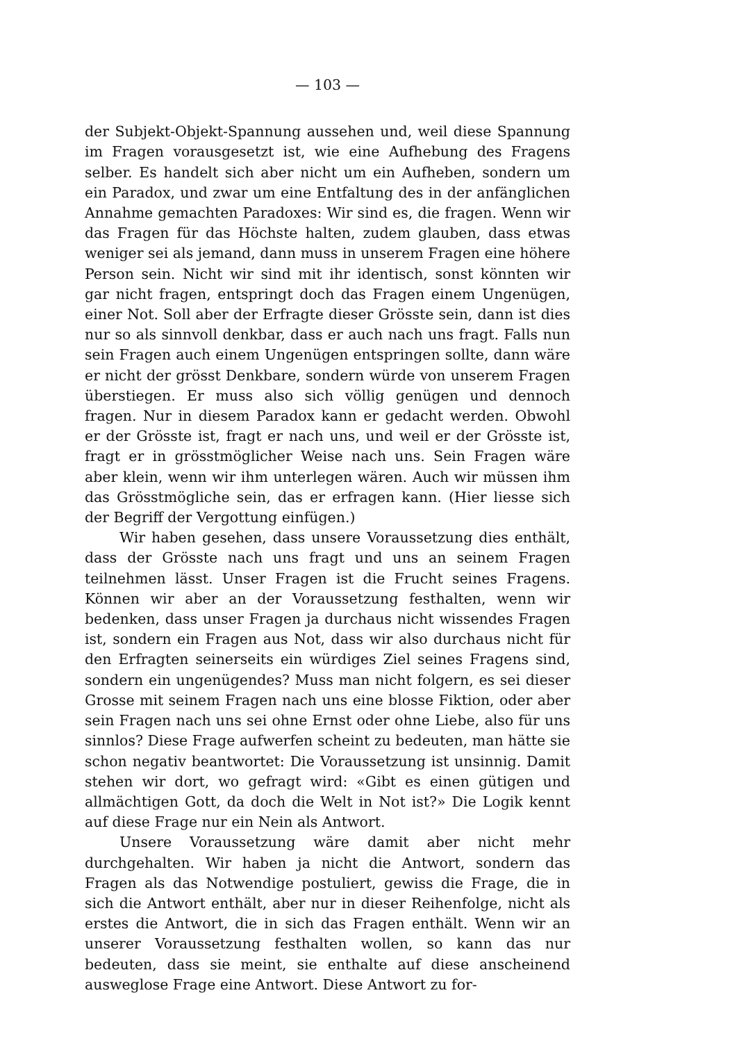— 103 —
der Subjekt-Objekt-Spannung aussehen und, weil diese Spannung im Fragen vorausgesetzt ist, wie eine Aufhebung des Fragens selber. Es handelt sich aber nicht um ein Aufheben, sondern um ein Paradox, und zwar um eine Entfaltung des in der anfänglichen Annahme gemachten Paradoxes: Wir sind es, die fragen. Wenn wir das Fragen für das Höchste halten, zudem glauben, dass etwas weniger sei als jemand, dann muss in unserem Fragen eine höhere Person sein. Nicht wir sind mit ihr identisch, sonst könnten wir gar nicht fragen, entspringt doch das Fragen einem Ungenügen, einer Not. Soll aber der Erfragte dieser Grösste sein, dann ist dies nur so als sinnvoll denkbar, dass er auch nach uns fragt. Falls nun sein Fragen auch einem Ungenügen entspringen sollte, dann wäre er nicht der grösst Denkbare, sondern würde von unserem Fragen überstiegen. Er muss also sich völlig genügen und dennoch fragen. Nur in diesem Paradox kann er gedacht werden. Obwohl er der Grösste ist, fragt er nach uns, und weil er der Grösste ist, fragt er in grösstmöglicher Weise nach uns. Sein Fragen wäre aber klein, wenn wir ihm unterlegen wären. Auch wir müssen ihm das Grösstmögliche sein, das er erfragen kann. (Hier liesse sich der Begriff der Vergottung einfügen.)
Wir haben gesehen, dass unsere Voraussetzung dies enthält, dass der Grösste nach uns fragt und uns an seinem Fragen teilnehmen lässt. Unser Fragen ist die Frucht seines Fragens. Können wir aber an der Voraussetzung festhalten, wenn wir bedenken, dass unser Fragen ja durchaus nicht wissendes Fragen ist, sondern ein Fragen aus Not, dass wir also durchaus nicht für den Erfragten seinerseits ein würdiges Ziel seines Fragens sind, sondern ein ungenügendes? Muss man nicht folgern, es sei dieser Grosse mit seinem Fragen nach uns eine blosse Fiktion, oder aber sein Fragen nach uns sei ohne Ernst oder ohne Liebe, also für uns sinnlos? Diese Frage aufwerfen scheint zu bedeuten, man hätte sie schon negativ beantwortet: Die Voraussetzung ist unsinnig. Damit stehen wir dort, wo gefragt wird: «Gibt es einen gütigen und allmächtigen Gott, da doch die Welt in Not ist?» Die Logik kennt auf diese Frage nur ein Nein als Antwort.
Unsere Voraussetzung wäre damit aber nicht mehr durchgehalten. Wir haben ja nicht die Antwort, sondern das Fragen als das Notwendige postuliert, gewiss die Frage, die in sich die Antwort enthält, aber nur in dieser Reihenfolge, nicht als erstes die Antwort, die in sich das Fragen enthält. Wenn wir an unserer Voraussetzung festhalten wollen, so kann das nur bedeuten, dass sie meint, sie enthalte auf diese anscheinend ausweglose Frage eine Antwort. Diese Antwort zu for-